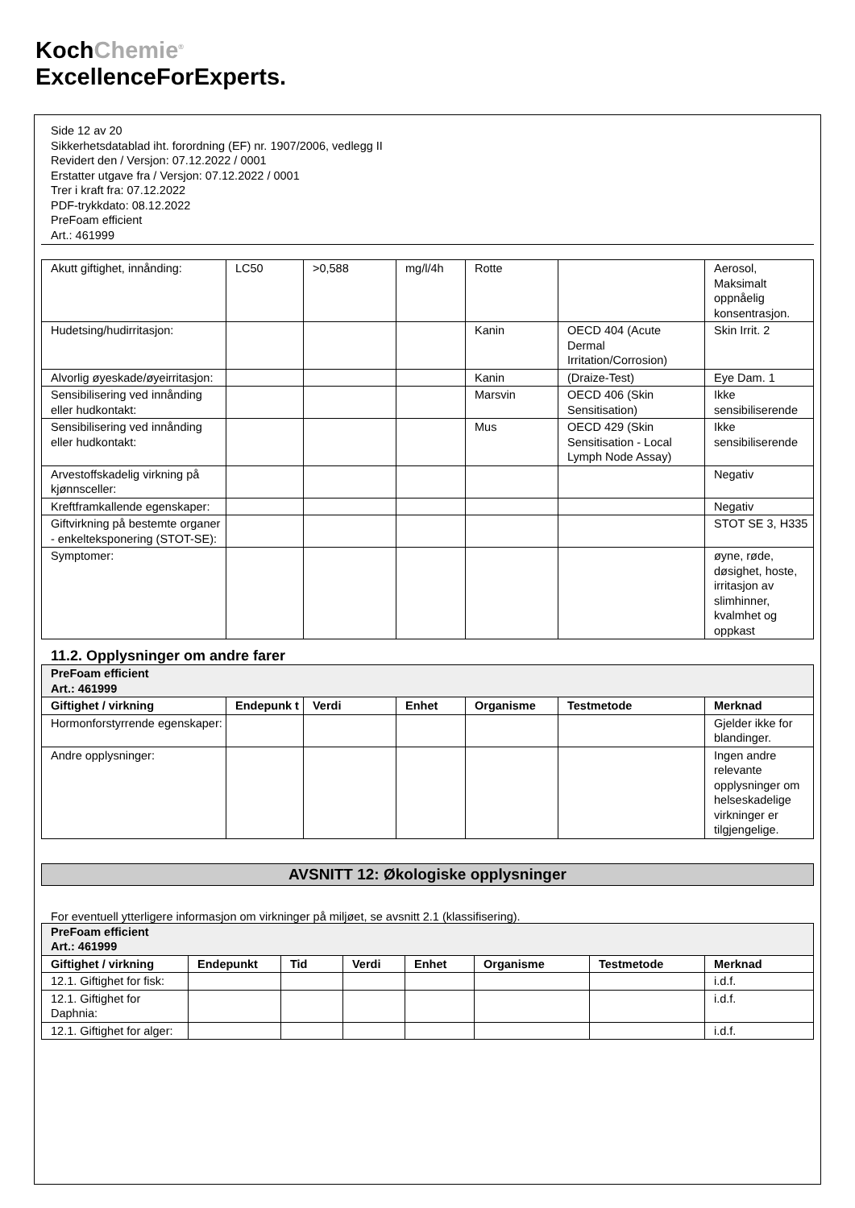KochChemie<sup>®</sup>
ExcellenceForExperts.
Side 12 av 20
Sikkerhetsdatablad iht. forordning (EF) nr. 1907/2006, vedlegg II
Revidert den / Versjon: 07.12.2022 / 0001
Erstatter utgave fra / Versjon: 07.12.2022 / 0001
Trer i kraft fra: 07.12.2022
PDF-trykkdato: 08.12.2022
PreFoam efficient
Art.: 461999
| Akutt giftighet, innånding: | LC50 | >0,588 | mg/l/4h | Rotte | | Aerosol, Maksimalt oppnåelig konsentrasjon. |
| Hudetsing/hudirritasjon: | | | | Kanin | OECD 404 (Acute Dermal Irritation/Corrosion) | Skin Irrit. 2 |
| Alvorlig øyeskade/øyeirritasjon: | | | | Kanin | (Draize-Test) | Eye Dam. 1 |
| Sensibilisering ved innånding eller hudkontakt: | | | | Marsvin | OECD 406 (Skin Sensitisation) | Ikke sensibiliserende |
| Sensibilisering ved innånding eller hudkontakt: | | | | Mus | OECD 429 (Skin Sensitisation - Local Lymph Node Assay) | Ikke sensibiliserende |
| Arvestoffskadelig virkning på kjønnsceller: | | | | | | Negativ |
| Kreftframkallende egenskaper: | | | | | | Negativ |
| Giftvirkning på bestemte organer - enkelteksponering (STOT-SE): | | | | | | STOT SE 3, H335 |
| Symptomer: | | | | | | øyne, røde, døsighet, hoste, irritasjon av slimhinner, kvalmhet og oppkast |
11.2. Opplysninger om andre farer
| PreFoam efficient Art.: 461999 | | | | | | |
| Giftighet / virkning | Endepunk t | Verdi | Enhet | Organisme | Testmetode | Merknad |
| Hormonforstyrrende egenskaper: | | | | | | Gjelder ikke for blandinger. |
| Andre opplysninger: | | | | | | Ingen andre relevante opplysninger om helseskadelige virkninger er tilgjengelige. |
AVSNITT 12: Økologiske opplysninger
For eventuell ytterligere informasjon om virkninger på miljøet, se avsnitt 2.1 (klassifisering).
| PreFoam efficient Art.: 461999 | | | | | | | |
| Giftighet / virkning | Endepunkt | Tid | Verdi | Enhet | Organisme | Testmetode | Merknad |
| 12.1. Giftighet for fisk: | | | | | | | i.d.f. |
| 12.1. Giftighet for Daphnia: | | | | | | | i.d.f. |
| 12.1. Giftighet for alger: | | | | | | | i.d.f. |